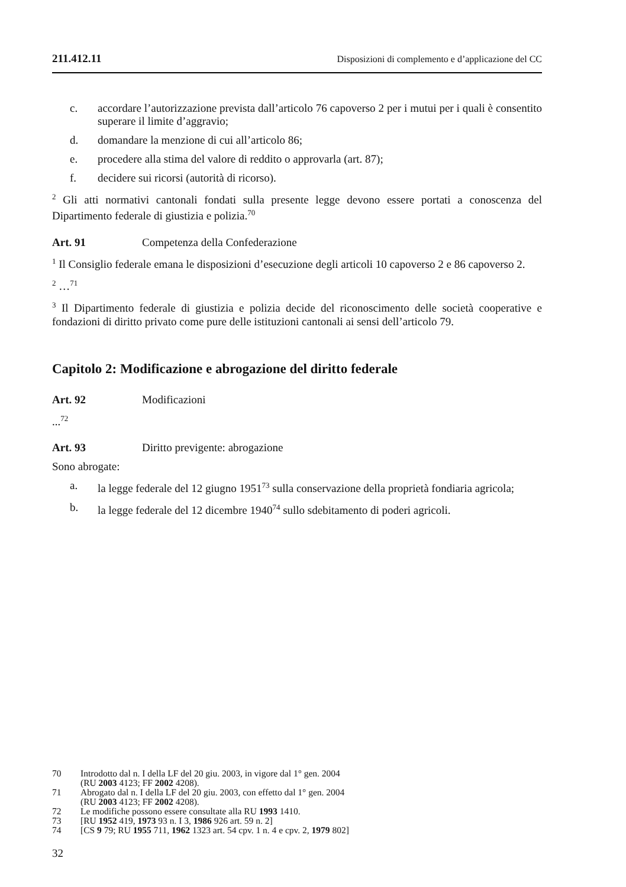211.412.11 Disposizioni di complemento e d’applicazione del CC
c. accordare l’autorizzazione prevista dall’articolo 76 capoverso 2 per i mutui per i quali è consentito superare il limite d’aggravio;
d. domandare la menzione di cui all’articolo 86;
e. procedere alla stima del valore di reddito o approvarla (art. 87);
f. decidere sui ricorsi (autorità di ricorso).
<sup>2</sup> Gli atti normativi cantonali fondati sulla presente legge devono essere portati a conoscenza del Dipartimento federale di giustizia e polizia.<sup>70</sup>
Art. 91 Competenza della Confederazione
<sup>1</sup> Il Consiglio federale emana le disposizioni d’esecuzione degli articoli 10 capoverso 2 e 86 capoverso 2.
<sup>2</sup> …<sup>71</sup>
<sup>3</sup> Il Dipartimento federale di giustizia e polizia decide del riconoscimento delle società cooperative e fondazioni di diritto privato come pure delle istituzioni cantonali ai sensi dell’articolo 79.
Capitolo 2: Modificazione e abrogazione del diritto federale
Art. 92 Modificazioni
...<sup>72</sup>
Art. 93 Diritto previgente: abrogazione
Sono abrogate:
a. la legge federale del 12 giugno 1951<sup>73</sup> sulla conservazione della proprietà fondiaria agricola;
b. la legge federale del 12 dicembre 1940<sup>74</sup> sullo sdebitamento di poderi agricoli.
70 Introdotto dal n. I della LF del 20 giu. 2003, in vigore dal 1° gen. 2004
(RU 2003 4123; FF 2002 4208).
71 Abrogato dal n. I della LF del 20 giu. 2003, con effetto dal 1° gen. 2004
(RU 2003 4123; FF 2002 4208).
72 Le modifiche possono essere consultate alla RU 1993 1410.
73 [RU 1952 419, 1973 93 n. I 3, 1986 926 art. 59 n. 2]
74 [CS 9 79; RU 1955 711, 1962 1323 art. 54 cpv. 1 n. 4 e cpv. 2, 1979 802]
32